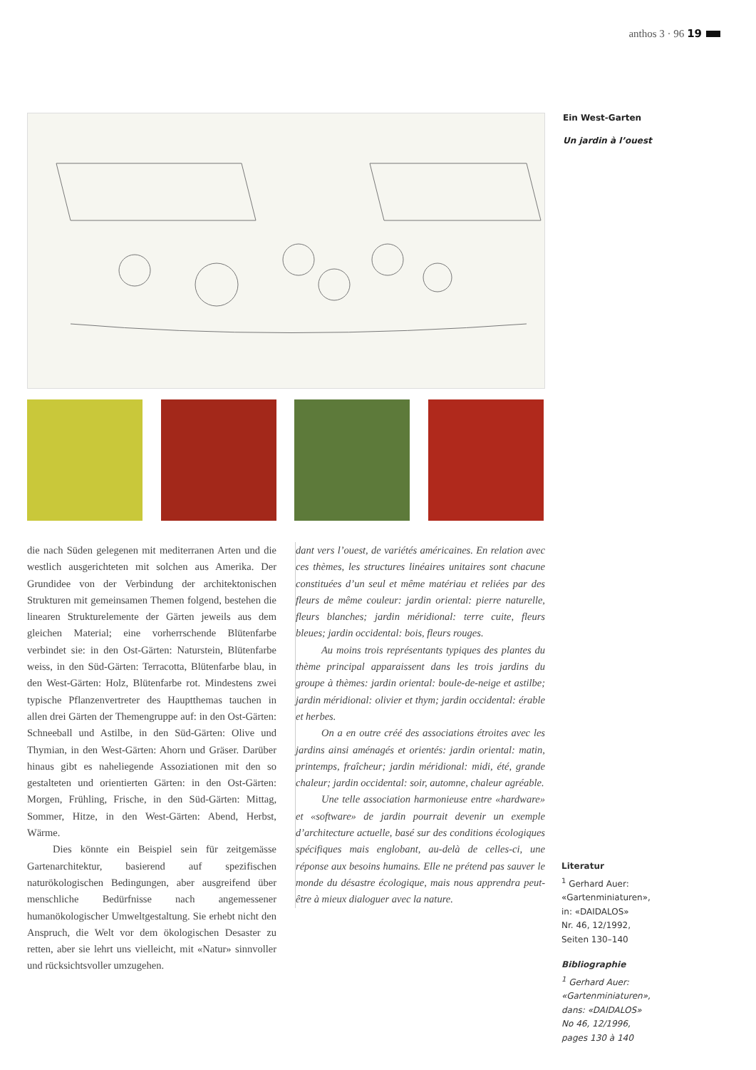anthos 3 · 96 19
Ein West-Garten
Un jardin à l’ouest
die nach Süden gelegenen mit mediterranen Arten und die westlich ausgerichteten mit solchen aus Amerika. Der Grundidee von der Verbindung der architektonischen Strukturen mit gemeinsamen Themen folgend, bestehen die linearen Strukturelemente der Gärten jeweils aus dem gleichen Material; eine vorherrschende Blütenfarbe verbindet sie: in den Ost-Gärten: Naturstein, Blütenfarbe weiss, in den Süd-Gärten: Terracotta, Blütenfarbe blau, in den West-Gärten: Holz, Blütenfarbe rot. Mindestens zwei typische Pflanzenvertreter des Hauptthemas tauchen in allen drei Gärten der Themengruppe auf: in den Ost-Gärten: Schneeball und Astilbe, in den Süd-Gärten: Olive und Thymian, in den West-Gärten: Ahorn und Gräser. Darüber hinaus gibt es naheliegende Assoziationen mit den so gestalteten und orientierten Gärten: in den Ost-Gärten: Morgen, Frühling, Frische, in den Süd-Gärten: Mittag, Sommer, Hitze, in den West-Gärten: Abend, Herbst, Wärme.
Dies könnte ein Beispiel sein für zeitgemässe Gartenarchitektur, basierend auf spezifischen naturökologischen Bedingungen, aber ausgreifend über menschliche Bedürfnisse nach angemessener humanökologischer Umweltgestaltung. Sie erhebt nicht den Anspruch, die Welt vor dem ökologischen Desaster zu retten, aber sie lehrt uns vielleicht, mit «Natur» sinnvoller und rücksichtsvoller umzugehen.
dant vers l’ouest, de variétés américaines. En relation avec ces thèmes, les structures linéaires unitaires sont chacune constituées d’un seul et même matériau et reliées par des fleurs de même couleur: jardin oriental: pierre naturelle, fleurs blanches; jardin méridional: terre cuite, fleurs bleues; jardin occidental: bois, fleurs rouges.
Au moins trois représentants typiques des plantes du thème principal apparaissent dans les trois jardins du groupe à thèmes: jardin oriental: boule-de-neige et astilbe; jardin méridional: olivier et thym; jardin occidental: érable et herbes.
On a en outre créé des associations étroites avec les jardins ainsi aménagés et orientés: jardin oriental: matin, printemps, fraîcheur; jardin méridional: midi, été, grande chaleur; jardin occidental: soir, automne, chaleur agréable.
Une telle association harmonieuse entre «hardware» et «software» de jardin pourrait devenir un exemple d’architecture actuelle, basé sur des conditions écologiques spécifiques mais englobant, au-delà de celles-ci, une réponse aux besoins humains. Elle ne prétend pas sauver le monde du désastre écologique, mais nous apprendra peut-être à mieux dialoguer avec la nature.
Literatur
<sup>1</sup> Gerhard Auer:
«Gartenminiaturen»,
in: «DAIDALOS»
Nr. 46, 12/1992,
Seiten 130–140
Bibliographie
<sup>1</sup> Gerhard Auer:
«Gartenminiaturen»,
dans: «DAIDALOS»
No 46, 12/1996,
pages 130 à 140